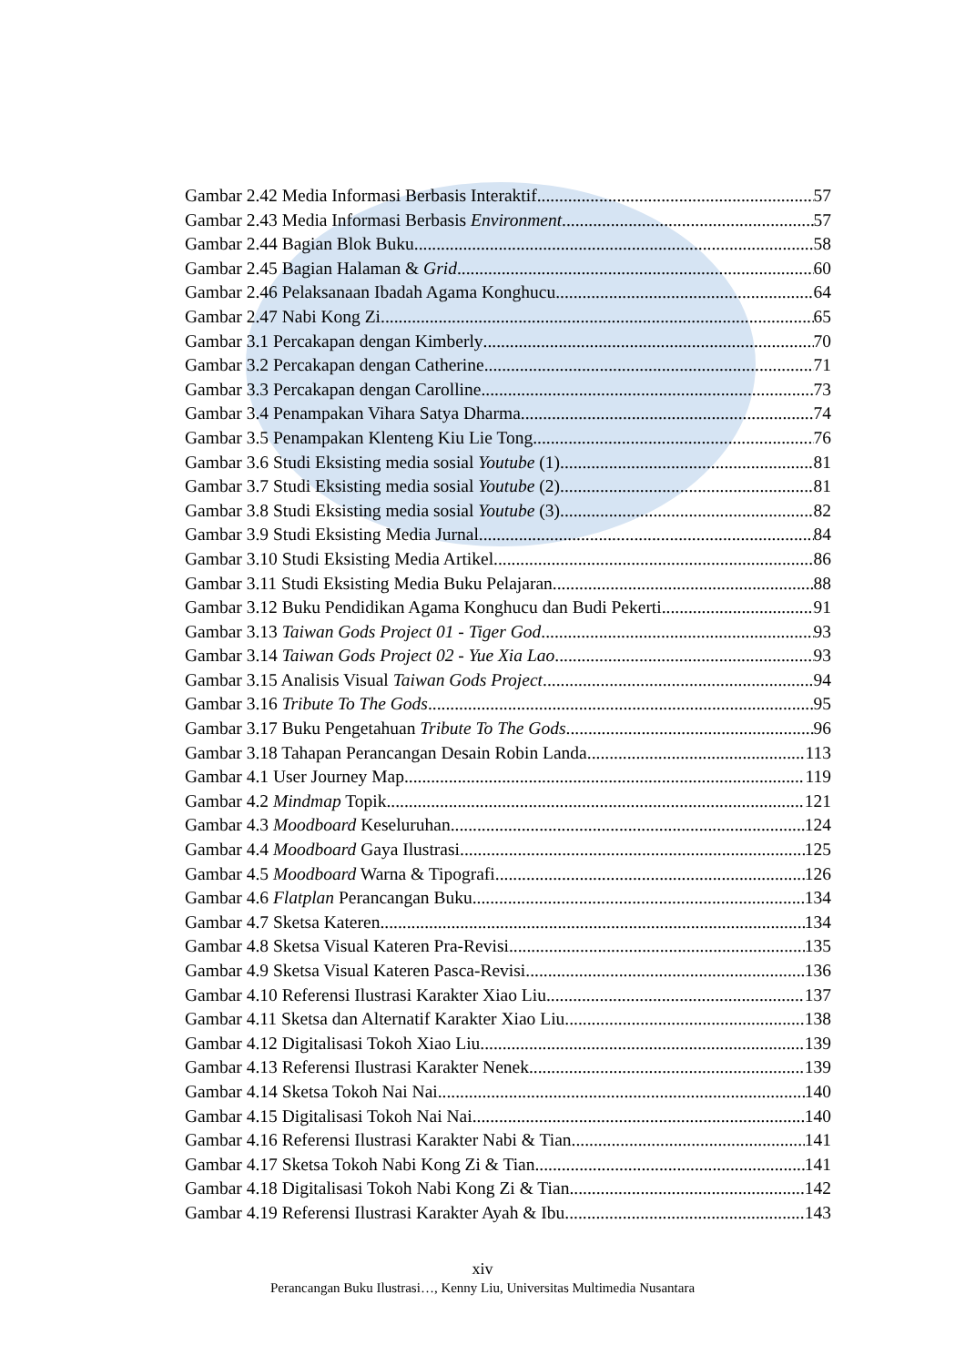Gambar 2.42 Media Informasi Berbasis Interaktif 57
Gambar 2.43 Media Informasi Berbasis Environment 57
Gambar 2.44 Bagian Blok Buku 58
Gambar 2.45 Bagian Halaman & Grid 60
Gambar 2.46 Pelaksanaan Ibadah Agama Konghucu 64
Gambar 2.47 Nabi Kong Zi 65
Gambar 3.1 Percakapan dengan Kimberly 70
Gambar 3.2 Percakapan dengan Catherine 71
Gambar 3.3 Percakapan dengan Carolline 73
Gambar 3.4 Penampakan Vihara Satya Dharma 74
Gambar 3.5 Penampakan Klenteng Kiu Lie Tong 76
Gambar 3.6 Studi Eksisting media sosial Youtube (1) 81
Gambar 3.7 Studi Eksisting media sosial Youtube (2) 81
Gambar 3.8 Studi Eksisting media sosial Youtube (3) 82
Gambar 3.9 Studi Eksisting Media Jurnal 84
Gambar 3.10 Studi Eksisting Media Artikel 86
Gambar 3.11 Studi Eksisting Media Buku Pelajaran 88
Gambar 3.12 Buku Pendidikan Agama Konghucu dan Budi Pekerti 91
Gambar 3.13 Taiwan Gods Project 01 - Tiger God 93
Gambar 3.14 Taiwan Gods Project 02 - Yue Xia Lao 93
Gambar 3.15 Analisis Visual Taiwan Gods Project 94
Gambar 3.16 Tribute To The Gods 95
Gambar 3.17 Buku Pengetahuan Tribute To The Gods 96
Gambar 3.18 Tahapan Perancangan Desain Robin Landa 113
Gambar 4.1 User Journey Map 119
Gambar 4.2 Mindmap Topik 121
Gambar 4.3 Moodboard Keseluruhan 124
Gambar 4.4 Moodboard Gaya Ilustrasi 125
Gambar 4.5 Moodboard Warna & Tipografi 126
Gambar 4.6 Flatplan Perancangan Buku 134
Gambar 4.7 Sketsa Kateren 134
Gambar 4.8 Sketsa Visual Kateren Pra-Revisi 135
Gambar 4.9 Sketsa Visual Kateren Pasca-Revisi 136
Gambar 4.10 Referensi Ilustrasi Karakter Xiao Liu 137
Gambar 4.11 Sketsa dan Alternatif Karakter Xiao Liu 138
Gambar 4.12 Digitalisasi Tokoh Xiao Liu 139
Gambar 4.13 Referensi Ilustrasi Karakter Nenek 139
Gambar 4.14 Sketsa Tokoh Nai Nai 140
Gambar 4.15 Digitalisasi Tokoh Nai Nai 140
Gambar 4.16 Referensi Ilustrasi Karakter Nabi & Tian 141
Gambar 4.17 Sketsa Tokoh Nabi Kong Zi & Tian 141
Gambar 4.18 Digitalisasi Tokoh Nabi Kong Zi & Tian 142
Gambar 4.19 Referensi Ilustrasi Karakter Ayah & Ibu 143
xiv
Perancangan Buku Ilustrasi…, Kenny Liu, Universitas Multimedia Nusantara